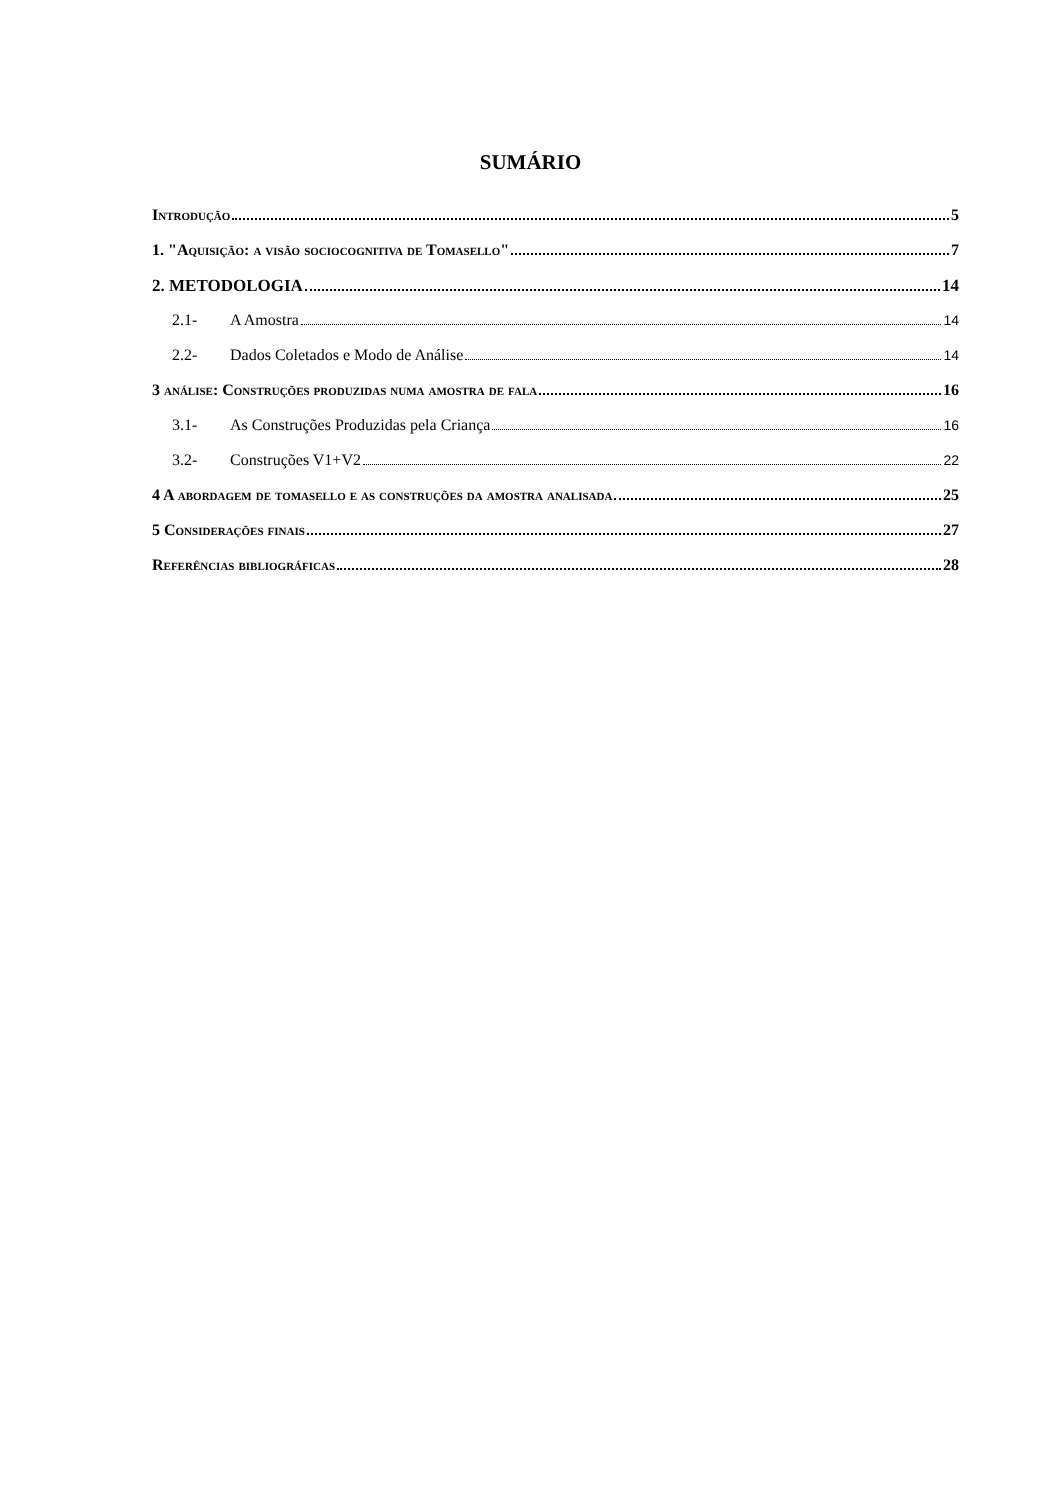SUMÁRIO
Introdução 5
1. "Aquisição: a visão sociocognitiva de Tomasello" 7
2. METODOLOGIA 14
2.1- A Amostra 14
2.2- Dados Coletados e Modo de Análise 14
3 análise: Construções produzidas numa amostra de fala 16
3.1- As Construções Produzidas pela Criança 16
3.2- Construções V1+V2 22
4 A abordagem de tomasello e as construções da amostra analisada 25
5 Considerações finais 27
Referências bibliográficas 28